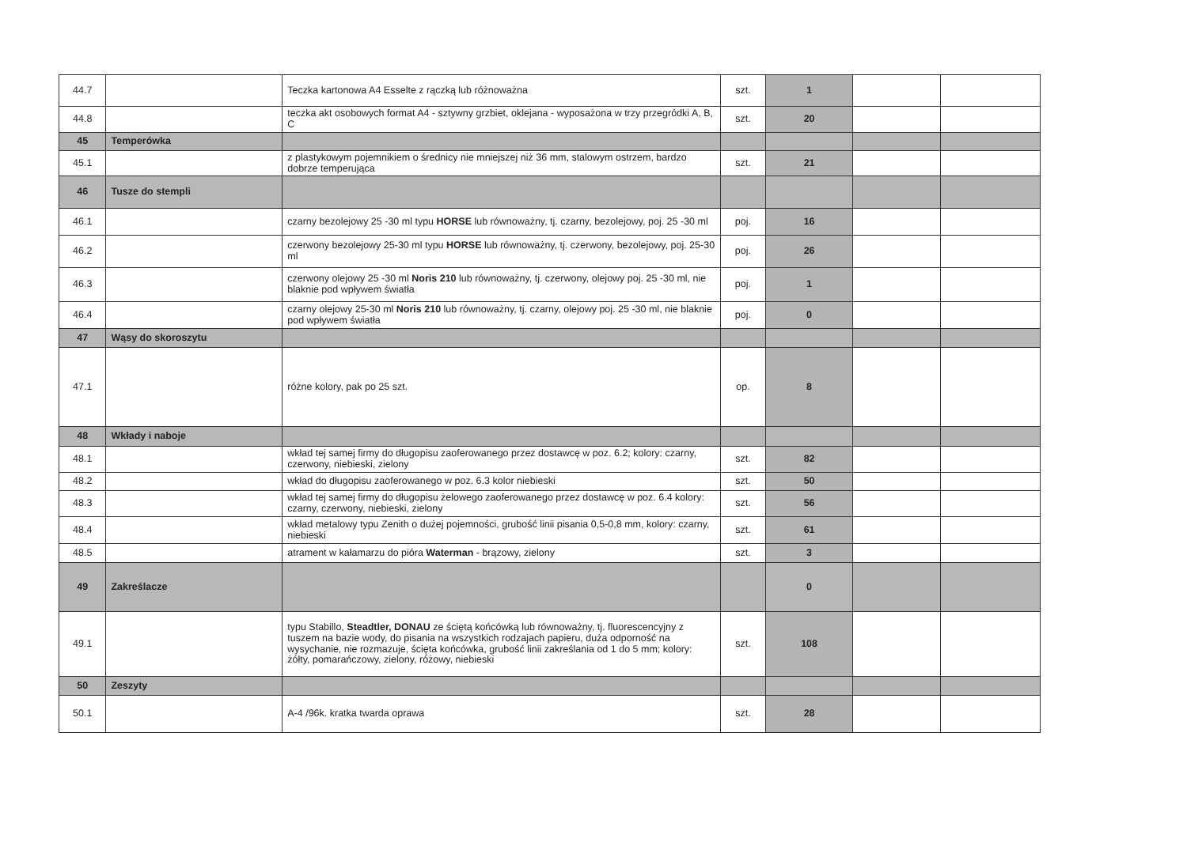| 44.7 | | Teczka kartonowa A4 Esselte z rączką lub różnoważna | szt. | 1 | | |
| 44.8 | | teczka akt osobowych format A4 - sztywny grzbiet, oklejana - wyposażona w trzy przegródki A, B, C | szt. | 20 | | |
| 45 | Temperówka | | | | | |
| 45.1 | | z plastykowym pojemnikiem o średnicy nie mniejszej niż 36 mm, stalowym ostrzem, bardzo dobrze temperująca | szt. | 21 | | |
| 46 | Tusze do stempli | | | | | |
| 46.1 | | czarny bezolejowy 25 -30 ml typu HORSE lub równoważny, tj. czarny, bezolejowy, poj. 25 -30 ml | poj. | 16 | | |
| 46.2 | | czerwony bezolejowy 25-30 ml typu HORSE lub równoważny, tj. czerwony, bezolejowy, poj. 25-30 ml | poj. | 26 | | |
| 46.3 | | czerwony olejowy 25 -30 ml Noris 210 lub równoważny, tj. czerwony, olejowy poj. 25 -30 ml, nie blaknie pod wpływem światła | poj. | 1 | | |
| 46.4 | | czarny olejowy 25-30 ml Noris 210 lub równoważny, tj. czarny, olejowy poj. 25 -30 ml, nie blaknie pod wpływem światła | poj. | 0 | | |
| 47 | Wąsy do skoroszytu | | | | | |
| 47.1 | | różne kolory, pak po 25 szt. | op. | 8 | | |
| 48 | Wkłady i naboje | | | | | |
| 48.1 | | wkład tej samej firmy do długopisu zaoferowanego przez dostawcę w poz. 6.2; kolory: czarny, czerwony, niebieski, zielony | szt. | 82 | | |
| 48.2 | | wkład do długopisu zaoferowanego w poz. 6.3 kolor niebieski | szt. | 50 | | |
| 48.3 | | wkład tej samej firmy do długopisu żelowego zaoferowanego przez dostawcę w poz. 6.4 kolory: czarny, czerwony, niebieski, zielony | szt. | 56 | | |
| 48.4 | | wkład metalowy typu Zenith o dużej pojemności, grubość linii pisania 0,5-0,8 mm, kolory: czarny, niebieski | szt. | 61 | | |
| 48.5 | | atrament w kałamarzu do pióra Waterman - brązowy, zielony | szt. | 3 | | |
| 49 | Zakreślacze | | | 0 | | |
| 49.1 | | typu Stabillo, Steadtler, DONAU ze ściętą końcówką lub równoważny, tj. fluorescencyjny z tuszem na bazie wody, do pisania na wszystkich rodzajach papieru, duża odporność na wysychanie, nie rozmazuje, ścięta końcówka, grubość linii zakreślania od 1 do 5 mm; kolory: żółty, pomarańczowy, zielony, różowy, niebieski | szt. | 108 | | |
| 50 | Zeszyty | | | | | |
| 50.1 | | A-4 /96k. kratka twarda oprawa | szt. | 28 | | |